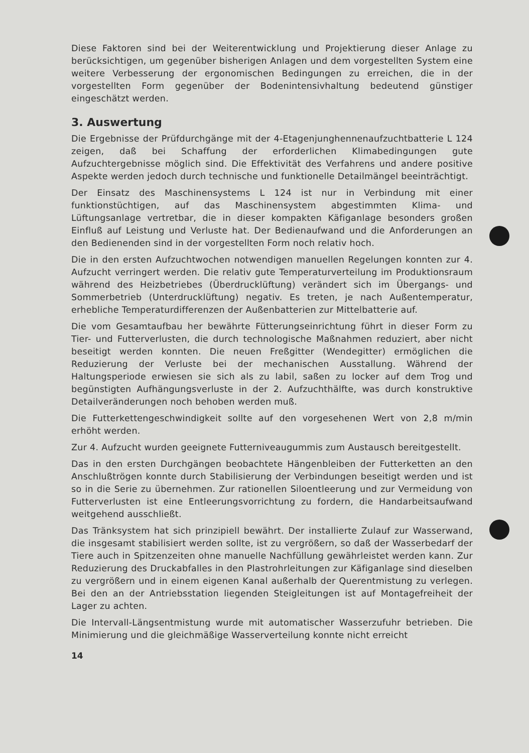Diese Faktoren sind bei der Weiterentwicklung und Projektierung dieser Anlage zu berücksichtigen, um gegenüber bisherigen Anlagen und dem vorgestellten System eine weitere Verbesserung der ergonomischen Bedingungen zu erreichen, die in der vorgestellten Form gegenüber der Bodenintensivhaltung bedeutend günstiger eingeschätzt werden.
3. Auswertung
Die Ergebnisse der Prüfdurchgänge mit der 4-Etagenjunghennenaufzuchtbatterie L 124 zeigen, daß bei Schaffung der erforderlichen Klimabedingungen gute Aufzuchtergebnisse möglich sind. Die Effektivität des Verfahrens und andere positive Aspekte werden jedoch durch technische und funktionelle Detailmängel beeinträchtigt.
Der Einsatz des Maschinensystems L 124 ist nur in Verbindung mit einer funktionstüchtigen, auf das Maschinensystem abgestimmten Klima- und Lüftungsanlage vertretbar, die in dieser kompakten Käfiganlage besonders großen Einfluß auf Leistung und Verluste hat. Der Bedienaufwand und die Anforderungen an den Bedienenden sind in der vorgestellten Form noch relativ hoch.
Die in den ersten Aufzuchtwochen notwendigen manuellen Regelungen konnten zur 4. Aufzucht verringert werden. Die relativ gute Temperaturverteilung im Produktionsraum während des Heizbetriebes (Überdrucklüftung) verändert sich im Übergangs- und Sommerbetrieb (Unterdrucklüftung) negativ. Es treten, je nach Außentemperatur, erhebliche Temperaturdifferenzen der Außenbatterien zur Mittelbatterie auf.
Die vom Gesamtaufbau her bewährte Fütterungseinrichtung führt in dieser Form zu Tier- und Futterverlusten, die durch technologische Maßnahmen reduziert, aber nicht beseitigt werden konnten. Die neuen Freßgitter (Wendegitter) ermöglichen die Reduzierung der Verluste bei der mechanischen Ausstallung. Während der Haltungsperiode erwiesen sie sich als zu labil, saßen zu locker auf dem Trog und begünstigten Aufhängungsverluste in der 2. Aufzuchthälfte, was durch konstruktive Detailveränderungen noch behoben werden muß.
Die Futterkettengeschwindigkeit sollte auf den vorgesehenen Wert von 2,8 m/min erhöht werden.
Zur 4. Aufzucht wurden geeignete Futterniveaugummis zum Austausch bereitgestellt.
Das in den ersten Durchgängen beobachtete Hängenbleiben der Futterketten an den Anschlußtrögen konnte durch Stabilisierung der Verbindungen beseitigt werden und ist so in die Serie zu übernehmen. Zur rationellen Siloentleerung und zur Vermeidung von Futterverlusten ist eine Entleerungsvorrichtung zu fordern, die Handarbeitsaufwand weitgehend ausschließt.
Das Tränksystem hat sich prinzipiell bewährt. Der installierte Zulauf zur Wasserwand, die insgesamt stabilisiert werden sollte, ist zu vergrößern, so daß der Wasserbedarf der Tiere auch in Spitzenzeiten ohne manuelle Nachfüllung gewährleistet werden kann. Zur Reduzierung des Druckabfalles in den Plastrohrleitungen zur Käfiganlage sind dieselben zu vergrößern und in einem eigenen Kanal außerhalb der Querentmistung zu verlegen. Bei den an der Antriebsstation liegenden Steigleitungen ist auf Montagefreiheit der Lager zu achten.
Die Intervall-Längsentmistung wurde mit automatischer Wasserzufuhr betrieben. Die Minimierung und die gleichmäßige Wasserverteilung konnte nicht erreicht
14